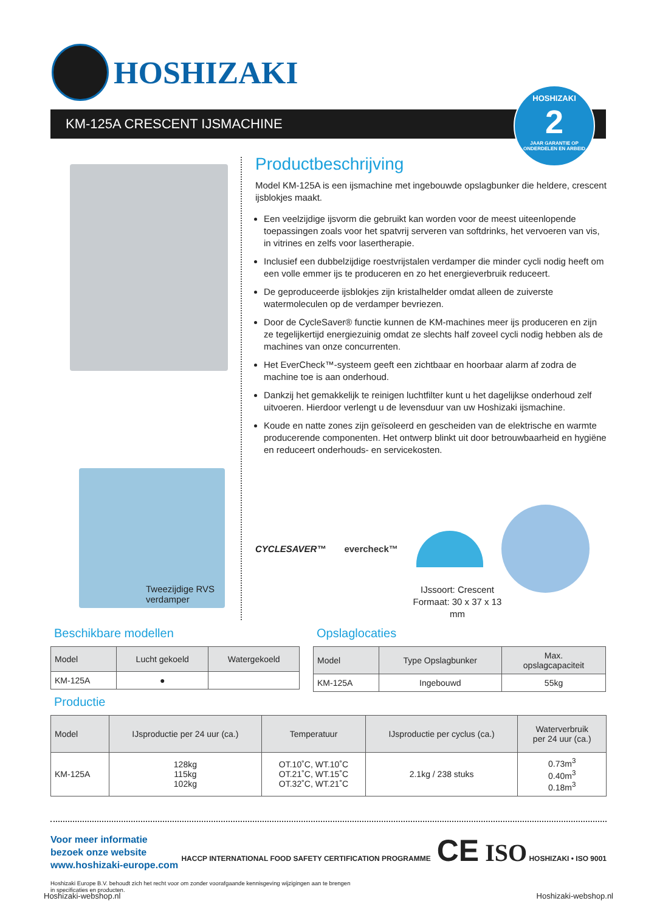HOSHIZAKI
KM-125A CRESCENT IJSMACHINE
HOSHIZAKI
2
JAAR GARANTIE OP ONDERDELEN EN ARBEID
Tweezijdige RVS
verdamper
Productbeschrijving
Model KM-125A is een ijsmachine met ingebouwde opslagbunker die heldere, crescent ijsblokjes maakt.
Een veelzijdige ijsvorm die gebruikt kan worden voor de meest uiteenlopende toepassingen zoals voor het spatvrij serveren van softdrinks, het vervoeren van vis, in vitrines en zelfs voor lasertherapie.
Inclusief een dubbelzijdige roestvrijstalen verdamper die minder cycli nodig heeft om een volle emmer ijs te produceren en zo het energieverbruik reduceert.
De geproduceerde ijsblokjes zijn kristalhelder omdat alleen de zuiverste watermoleculen op de verdamper bevriezen.
Door de CycleSaver® functie kunnen de KM-machines meer ijs produceren en zijn ze tegelijkertijd energiezuinig omdat ze slechts half zoveel cycli nodig hebben als de machines van onze concurrenten.
Het EverCheck™-systeem geeft een zichtbaar en hoorbaar alarm af zodra de machine toe is aan onderhoud.
Dankzij het gemakkelijk te reinigen luchtfilter kunt u het dagelijkse onderhoud zelf uitvoeren. Hierdoor verlengt u de levensduur van uw Hoshizaki ijsmachine.
Koude en natte zones zijn geïsoleerd en gescheiden van de elektrische en warmte producerende componenten. Het ontwerp blinkt uit door betrouwbaarheid en hygiëne en reduceert onderhouds- en servicekosten.
CYCLESAVER™ evercheck™
IJssoort: Crescent
Formaat: 30 x 37 x 13 mm
Beschikbare modellen
| Model | Lucht gekoeld | Watergekoeld |
| --- | --- | --- |
| KM-125A | ● | |
Opslaglocaties
| Model | Type Opslagbunker | Max. opslagcapaciteit |
| --- | --- | --- |
| KM-125A | Ingebouwd | 55kg |
Productie
| Model | IJsproductie per 24 uur (ca.) | Temperatuur | IJsproductie per cyclus (ca.) | Waterverbruik per 24 uur (ca.) |
| --- | --- | --- | --- | --- |
| KM-125A | 128kg 115kg 102kg | OT.10˚C, WT.10˚C OT.21˚C, WT.15˚C OT.32˚C, WT.21˚C | 2.1kg / 238 stuks | 0.73m<sup>3</sup> 0.40m<sup>3</sup> 0.18m<sup>3</sup> |
HACCP INTERNATIONAL FOOD SAFETY CERTIFICATION PROGRAMME CE ISO HOSHIZAKI • ISO 9001
Voor meer informatie bezoek onze website
www.hoshizaki-europe.com
Hoshizaki Europe B.V. behoudt zich het recht voor om zonder voorafgaande kennisgeving wijzigingen aan te brengen
in specificaties en producten.
Hoshizaki-webshop.nl Hoshizaki-webshop.nl